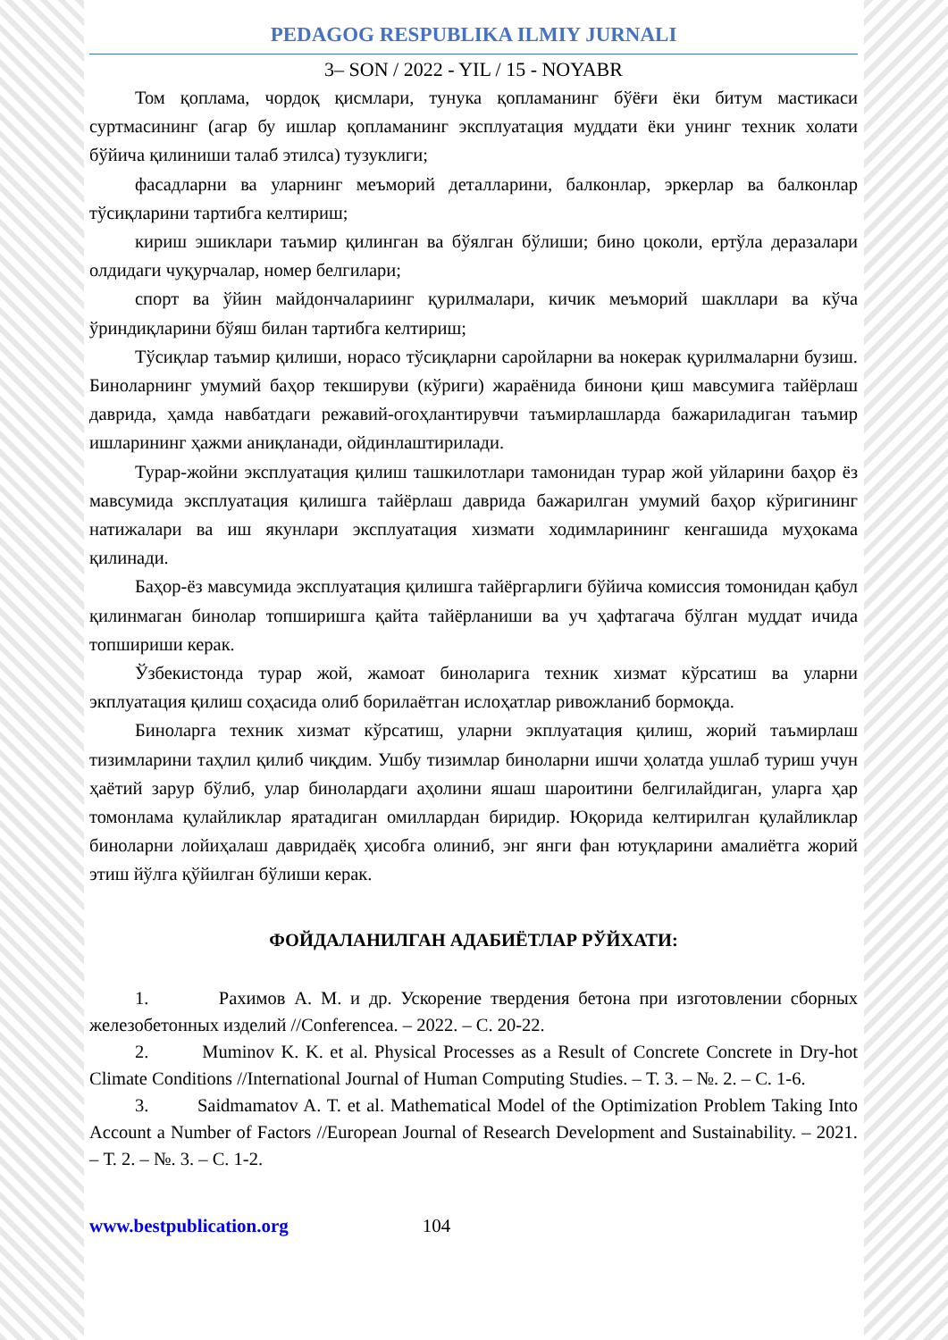PEDAGOG RESPUBLIKA ILMIY JURNALI
3– SON / 2022 - YIL / 15 - NOYABR
Том қоплама, чордоқ қисмлари, тунука қопламанинг бўёғи ёки битум мастикаси суртмасининг (агар бу ишлар қопламанинг эксплуатация муддати ёки унинг техник холати бўйича қилиниши талаб этилса) тузуклиги;
фасадларни ва уларнинг меъморий деталларини, балконлар, эркерлар ва балконлар тўсиқларини тартибга келтириш;
кириш эшиклари таъмир қилинган ва бўялган бўлиши; бино цоколи, ертўла деразалари олдидаги чуқурчалар, номер белгилари;
спорт ва ўйин майдончалариинг қурилмалари, кичик меъморий шакллари ва кўча ўриндиқларини бўяш билан тартибга келтириш;
Тўсиқлар таъмир қилиши, норасо тўсиқларни саройларни ва нокерак қурилмаларни бузиш. Биноларнинг умумий баҳор текшируви (кўриги) жараёнида бинони қиш мавсумига тайёрлаш даврида, ҳамда навбатдаги режавий-огоҳлантирувчи таъмирлашларда бажариладиган таъмир ишларининг ҳажми аниқланади, ойдинлаштирилади.
Турар-жойни эксплуатация қилиш ташкилотлари тамонидан турар жой уйларини баҳор ёз мавсумида эксплуатация қилишга тайёрлаш даврида бажарилган умумий баҳор кўригининг натижалари ва иш якунлари эксплуатация хизмати ходимларининг кенгашида муҳокама қилинади.
Баҳор-ёз мавсумида эксплуатация қилишга тайёргарлиги бўйича комиссия томонидан қабул қилинмаган бинолар топширишга қайта тайёрланиши ва уч ҳафтагача бўлган муддат ичида топшириши керак.
Ўзбекистонда турар жой, жамоат биноларига техник хизмат кўрсатиш ва уларни экплуатация қилиш соҳасида олиб борилаётган ислоҳатлар ривожланиб бормоқда.
Биноларга техник хизмат кўрсатиш, уларни экплуатация қилиш, жорий таъмирлаш тизимларини таҳлил қилиб чиқдим. Ушбу тизимлар биноларни ишчи ҳолатда ушлаб туриш учун ҳаётий зарур бўлиб, улар бинолардаги аҳолини яшаш шароитини белгилайдиган, уларга ҳар томонлама қулайликлар яратадиган омиллардан биридир. Юқорида келтирилган қулайликлар биноларни лойиҳалаш давридаёқ ҳисобга олиниб, энг янги фан ютуқларини амалиётга жорий этиш йўлга қўйилган бўлиши керак.
ФОЙДАЛАНИЛГАН АДАБИЁТЛАР РЎЙХАТИ:
1. Рахимов А. М. и др. Ускорение твердения бетона при изготовлении сборных железобетонных изделий //Conferencea. – 2022. – С. 20-22.
2. Muminov K. K. et al. Physical Processes as a Result of Concrete Concrete in Dry-hot Climate Conditions //International Journal of Human Computing Studies. – Т. 3. – №. 2. – С. 1-6.
3. Saidmamatov A. T. et al. Mathematical Model of the Optimization Problem Taking Into Account a Number of Factors //European Journal of Research Development and Sustainability. – 2021. – Т. 2. – №. 3. – С. 1-2.
www.bestpublication.org 104